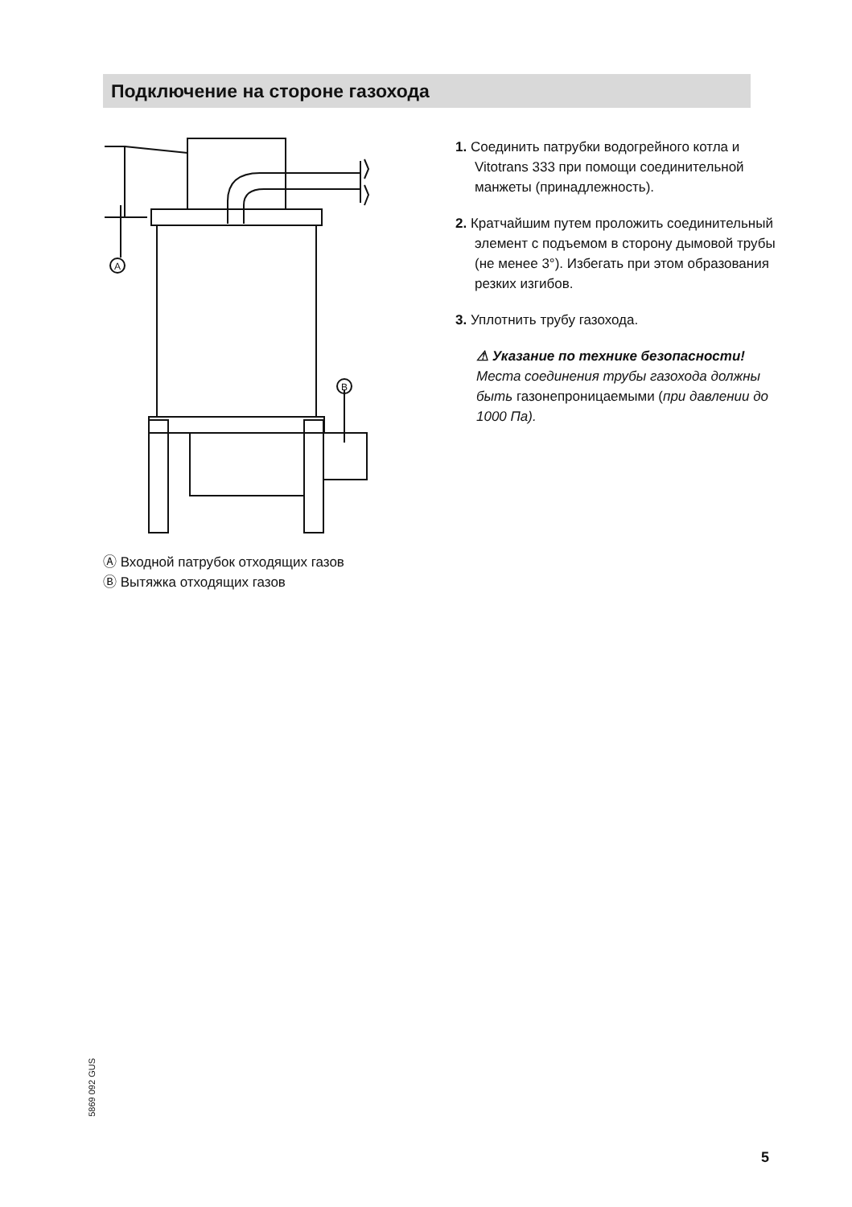Подключение на стороне газохода
A
B
Ⓐ Входной патрубок отходящих газов
Ⓑ Вытяжка отходящих газов
1. Соединить патрубки водогрейного котла и Vitotrans 333 при помощи соединительной манжеты (принадлежность).
2. Кратчайшим путем проложить соединительный элемент с подъемом в сторону дымовой трубы (не менее 3°). Избегать при этом образования резких изгибов.
3. Уплотнить трубу газохода.
⚠ Указание по технике безопасности!
Места соединения трубы газохода должны быть газонепроницаемыми (при давлении до 1000 Па).
5869 092 GUS
5